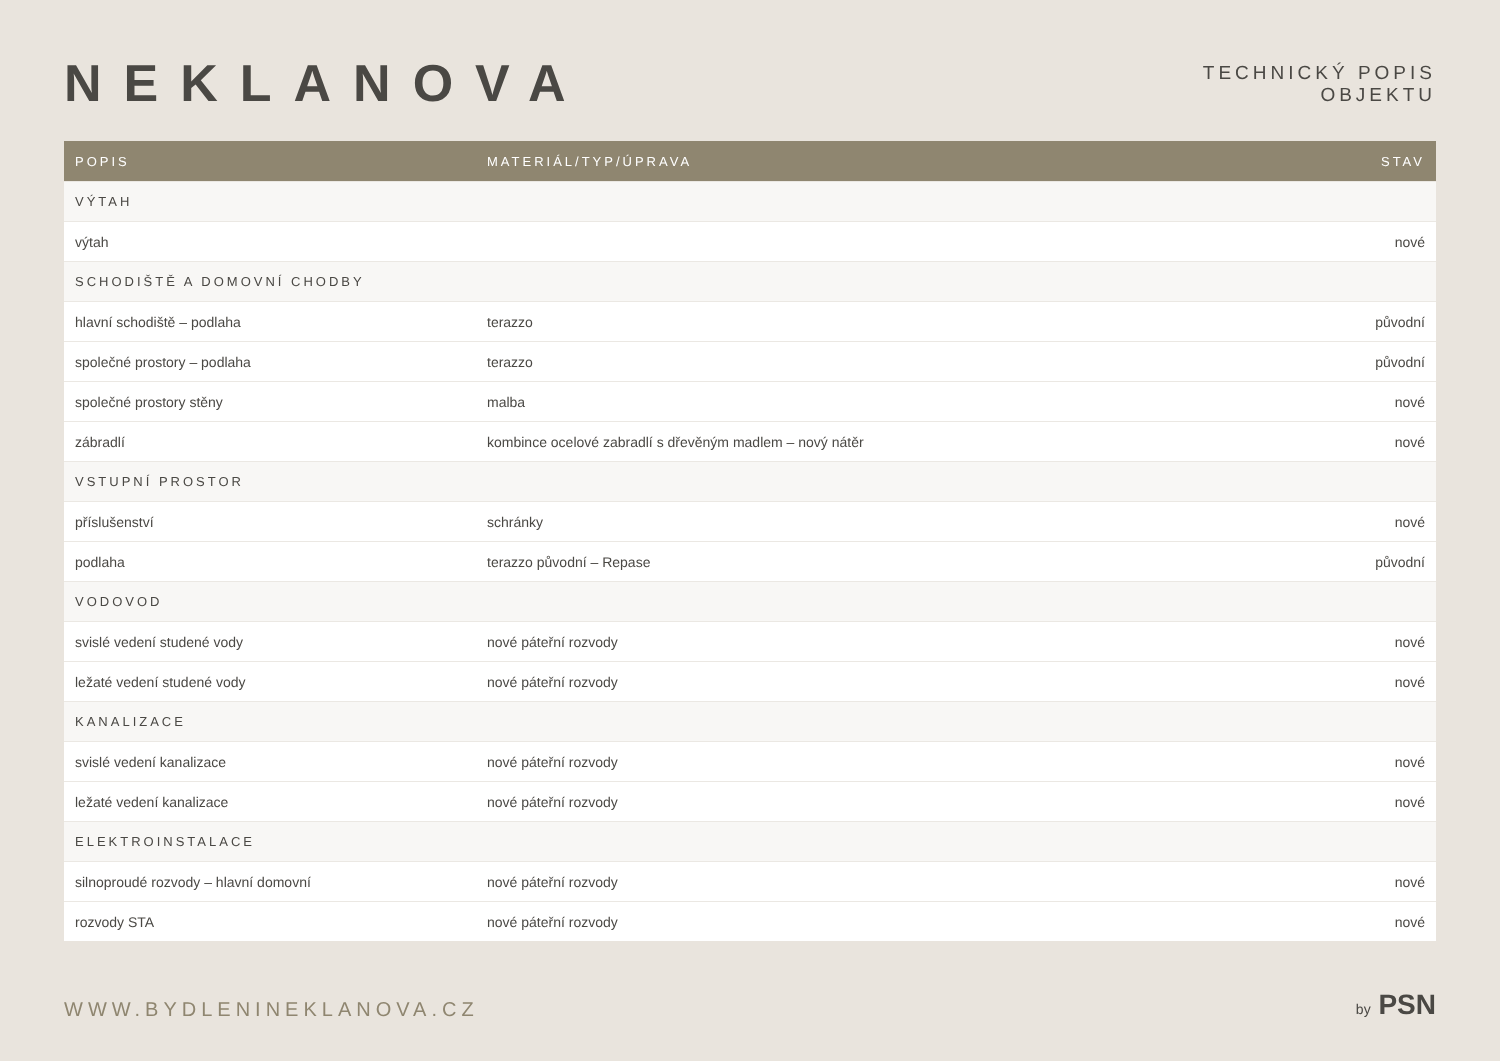NEKLANOVA
TECHNICKÝ POPIS
OBJEKTU
| POPIS | MATERIÁL/TYP/ÚPRAVA | STAV |
| --- | --- | --- |
| VÝTAH | | |
| výtah | | nové |
| SCHODIŠTĚ A DOMOVNÍ CHODBY | | |
| hlavní schodiště – podlaha | terazzo | původní |
| společné prostory – podlaha | terazzo | původní |
| společné prostory stěny | malba | nové |
| zábradlí | kombince ocelové zabradlí s dřevěným madlem – nový nátěr | nové |
| VSTUPNÍ PROSTOR | | |
| příslušenství | schránky | nové |
| podlaha | terazzo původní – Repase | původní |
| VODOVOD | | |
| svislé vedení studené vody | nové páteřní rozvody | nové |
| ležaté vedení studené vody | nové páteřní rozvody | nové |
| KANALIZACE | | |
| svislé vedení kanalizace | nové páteřní rozvody | nové |
| ležaté vedení kanalizace | nové páteřní rozvody | nové |
| ELEKTROINSTALACE | | |
| silnoproudé rozvody – hlavní domovní | nové páteřní rozvody | nové |
| rozvody STA | nové páteřní rozvody | nové |
WWW.BYDLENINEKLANOVA.CZ
by PSN